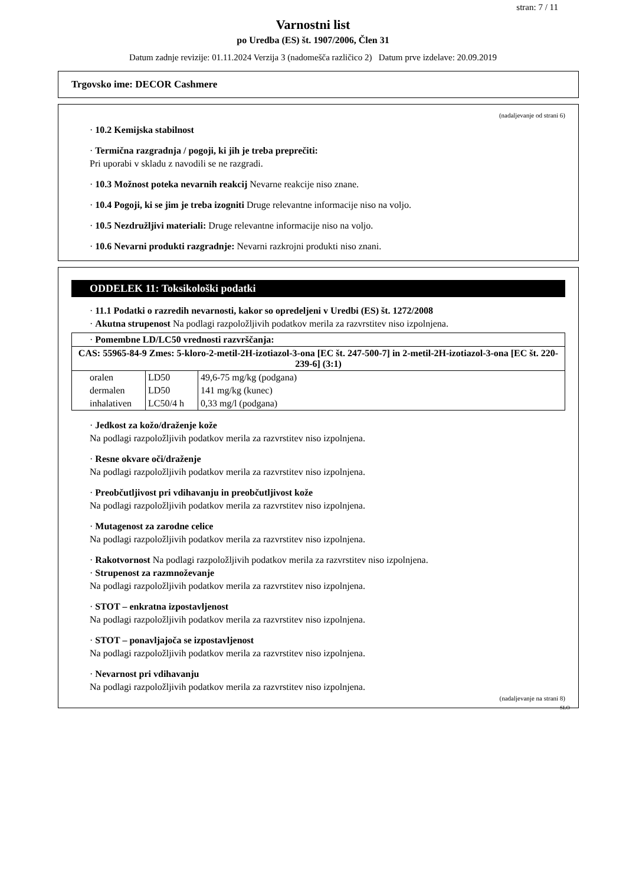stran: 7 / 11
Varnostni list
po Uredba (ES) št. 1907/2006, Člen 31
Datum zadnje revizije: 01.11.2024 Verzija 3 (nadomešča različico 2) Datum prve izdelave: 20.09.2019
Trgovsko ime: DECOR Cashmere
(nadaljevanje od strani 6)
· 10.2 Kemijska stabilnost
· Termična razgradnja / pogoji, ki jih je treba preprečiti:
Pri uporabi v skladu z navodili se ne razgradi.
· 10.3 Možnost poteka nevarnih reakcij Nevarne reakcije niso znane.
· 10.4 Pogoji, ki se jim je treba izogniti Druge relevantne informacije niso na voljo.
· 10.5 Nezdružljivi materiali: Druge relevantne informacije niso na voljo.
· 10.6 Nevarni produkti razgradnje: Nevarni razkrojni produkti niso znani.
ODDELEK 11: Toksikološki podatki
· 11.1 Podatki o razredih nevarnosti, kakor so opredeljeni v Uredbi (ES) št. 1272/2008
· Akutna strupenost Na podlagi razpoložljivih podatkov merila za razvrstitev niso izpolnjena.
| · Pomembne LD/LC50 vrednosti razvrščanja: | | |
| CAS: 55965-84-9 Zmes: 5-kloro-2-metil-2H-izotiazol-3-ona [EC št. 247-500-7] in 2-metil-2H-izotiazol-3-ona [EC št. 220-239-6] (3:1) | | |
| oralen | LD50 | 49,6-75 mg/kg (podgana) |
| dermalen | LD50 | 141 mg/kg (kunec) |
| inhalativen | LC50/4 h | 0,33 mg/l (podgana) |
· Jedkost za kožo/draženje kože
Na podlagi razpoložljivih podatkov merila za razvrstitev niso izpolnjena.
· Resne okvare oči/draženje
Na podlagi razpoložljivih podatkov merila za razvrstitev niso izpolnjena.
· Preobčutljivost pri vdihavanju in preobčutljivost kože
Na podlagi razpoložljivih podatkov merila za razvrstitev niso izpolnjena.
· Mutagenost za zarodne celice
Na podlagi razpoložljivih podatkov merila za razvrstitev niso izpolnjena.
· Rakotvornost Na podlagi razpoložljivih podatkov merila za razvrstitev niso izpolnjena.
· Strupenost za razmnoževanje
Na podlagi razpoložljivih podatkov merila za razvrstitev niso izpolnjena.
· STOT – enkratna izpostavljenost
Na podlagi razpoložljivih podatkov merila za razvrstitev niso izpolnjena.
· STOT – ponavljajoča se izpostavljenost
Na podlagi razpoložljivih podatkov merila za razvrstitev niso izpolnjena.
· Nevarnost pri vdihavanju
Na podlagi razpoložljivih podatkov merila za razvrstitev niso izpolnjena.
(nadaljevanje na strani 8)
SLO